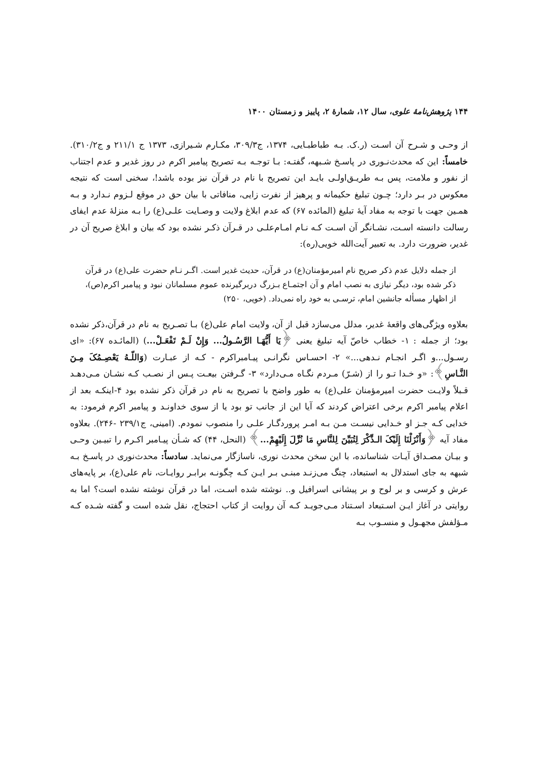۱۴۴ پژوهش‌نامهٔ علوی، سال ۱۲، شمارهٔ ۲، پاییز و زمستان ۱۴۰۰
از وحـی و شـرح آن اسـت (ر.ک. بـه طباطبـایی، ۱۳۷۴، ج۳۰۹/۳، مکـارم شـیرازی، ۱۳۷۳ ج ۲۱۱/۱ و ج۳۱۰/۲). خامساً: این که محدث‌نـوری در پاسـخ شـبهه، گفتـه: بـا توجـه بـه تصریح پیامبر اکرم در روز غدیر و عدم اجتناب از نفور و ملامت، پس بـه طریـق‌اولـی بایـد این تصریح با نام در قرآن نیز بوده باشد!، سخنی است که نتیجه معکوس در بـر دارد؛ چـون تبلیغ حکیمانه و پرهیز از نفرت زایی، منافاتی با بیان حق در موقع لـزوم نـدارد و بـه همـین جهت با توجه به مفاد آیهٔ تبلیغ (المائده ۶۷) که عدم ابلاغ ولایت و وصـایت علـی(ع) را بـه منزلهٔ عدم ایفای رسالت دانسته اسـت، نشـانگر آن اسـت کـه نـام امـام‌علـی در قـرآن ذکـر نشده بود که بیان و ابلاغ صریح آن در غدیر، ضرورت دارد. به تعبیر آیت‌الله خویی(ره):
از جمله دلایل عدم ذکر صریح نام امیرمؤمنان(ع) در قرآن، حدیث غدیر است. اگـر نـام حضرت علی(ع) در قرآن ذکر شده بود، دیگر نیازی به نصب امام و آن اجتمـاع بـزرگ دربرگیرنده عموم مسلمانان نبود و پیامبر اکرم(ص)، از اظهار مسأله جانشین امام، ترسـی به خود راه نمی‌داد. (خویی، ۲۵۰)
بعلاوه ویژگی‌های واقعهٔ غدیر، مدلل می‌سازد قبل از آن، ولایت امام علی(ع) بـا تصـریح به نام در قرآن،ذکر نشده بود؛ از جمله : ۱- خطاب خاصّ آیه تبلیغ یعنی ﴿یَا أَیُّهَـا الرَّسُـولُ... وَإِنْ لَـمْ تَفْعَـلْ...) (المائـده ۶۷): «ای رسـول...و اگـر انجـام نـدهی...» ۲- احسـاس نگرانـی پیـامبراکرم - کـه از عبـارت (وَاللّـهُ یَعْصِـمُکَ مِـنَ النَّـاسِ﴾: «و خـدا تـو را از (شـرّ) مـردم نگـاه مـی‌دارد» ۳- گـرفتن بیعـت پـس از نصـب کـه نشـان مـی‌دهـد قـبلاً ولایـت حضرت امیرمؤمنان علی(ع) به طور واضح با تصریح به نام در قرآن ذکر نشده بود ۴-اینکـه بعد از اعلام پیامبر اکرم برخی اعتراض کردند که آیا این از جانب تو بود یا از سوی خداونـد و پیامبر اکرم فرمود: به خدایی کـه جـز او خـدایی نیسـت مـن بـه امـر پروردگـار علـی را منصوب نمودم. (امینی، ج۲۳۹/۱ -۲۴۶). بعلاوه مفاد آیه ﴿وَأَنْزَلْنَا إِلَیْکَ الـذِّکْرَ لِتُبَیِّنَ لِلنَّاسِ مَا نُزِّلَ إِلَیْهِمْ...﴾ (النحل، ۴۴) که شـأن پیـامبر اکـرم را تبیـین وحـی و بیـان مصـداق آیـات شناسانده، با این سخن محدث نوری، ناسازگار می‌نماید. سادساً: محدث‌نوری در پاسـخ بـه شبهه به جای استدلال به استبعاد، چنگ می‌زنـد مبنـی بـر ایـن کـه چگونـه برابـر روایـات، نام علی(ع)، بر پایه‌های عرش و کرسی و بر لوح و بر پیشانی اسرافیل و.. نوشته شده اسـت، اما در قرآن نوشته نشده است؟ اما به روایتی در آغاز ایـن اسـتبعاد اسـتناد مـی‌جویـد کـه آن روایت از کتاب احتجاج، نقل شده است و گفته شـده کـه مـؤلفش مجهـول و منسـوب بـه